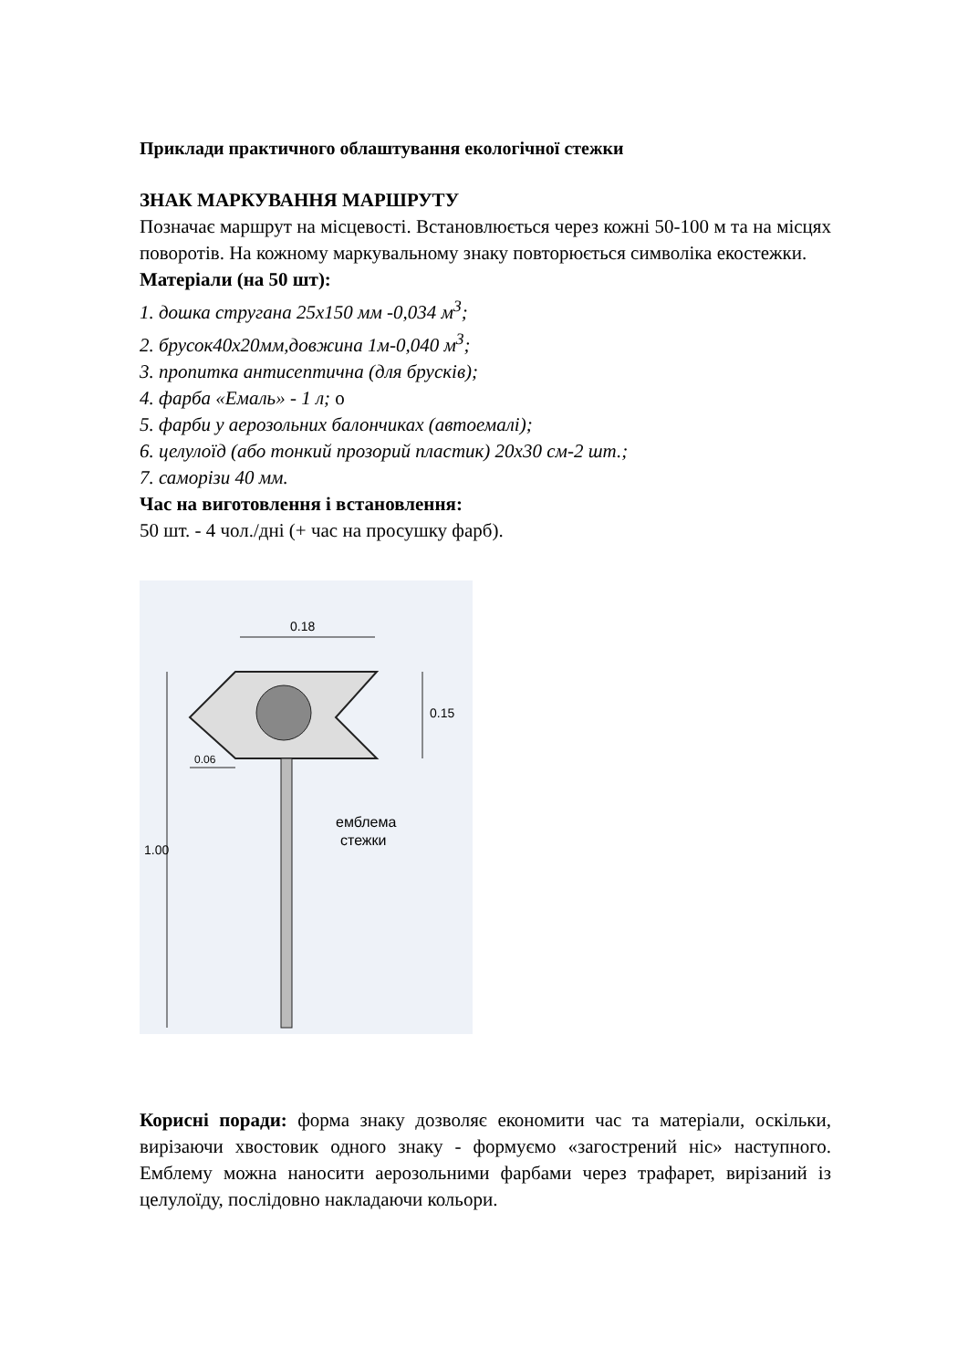Приклади практичного облаштування екологічної стежки
ЗНАК МАРКУВАННЯ МАРШРУТУ
Позначає маршрут на місцевості. Встановлюється через кожні 50-100 м та на місцях поворотів. На кожному маркувальному знаку повторюється символіка екостежки.
Матеріали (на 50 шт):
1. дошка стругана 25х150 мм -0,034 м<sup>3</sup>;
2. брусок40х20мм,довжина 1м-0,040 м<sup>3</sup>;
3. пропитка антисептична (для брусків);
4. фарба «Емаль» - 1 л; о
5. фарби у аерозольних балончиках (автоемалі);
6. целулоїд (або тонкий прозорий пластик) 20х30 см-2 шт.;
7. саморізи 40 мм.
Час на виготовлення і встановлення:
50 шт. - 4 чол./дні (+ час на просушку фарб).
0.18
0.15
0.06
1.00
емблема
стежки
Корисні поради: форма знаку дозволяє економити час та матеріали, оскільки, вирізаючи хвостовик одного знаку - формуємо «загострений ніс» наступного. Емблему можна наносити аерозольними фарбами через трафарет, вирізаний із целулоїду, послідовно накладаючи кольори.